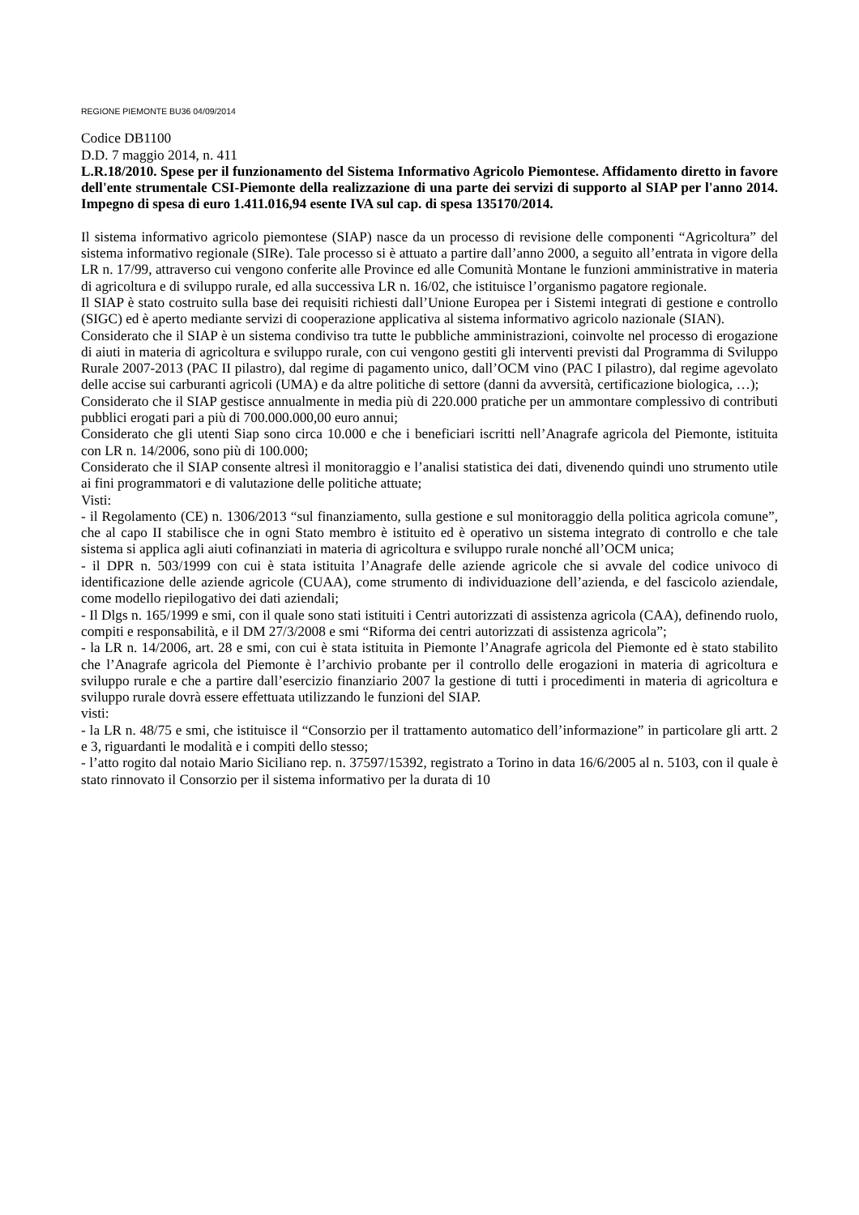REGIONE PIEMONTE BU36 04/09/2014
Codice DB1100
D.D. 7 maggio 2014, n. 411
L.R.18/2010. Spese per il funzionamento del Sistema Informativo Agricolo Piemontese. Affidamento diretto in favore dell'ente strumentale CSI-Piemonte della realizzazione di una parte dei servizi di supporto al SIAP per l'anno 2014. Impegno di spesa di euro 1.411.016,94 esente IVA sul cap. di spesa 135170/2014.
Il sistema informativo agricolo piemontese (SIAP) nasce da un processo di revisione delle componenti “Agricoltura” del sistema informativo regionale (SIRe). Tale processo si è attuato a partire dall’anno 2000, a seguito all’entrata in vigore della LR n. 17/99, attraverso cui vengono conferite alle Province ed alle Comunità Montane le funzioni amministrative in materia di agricoltura e di sviluppo rurale, ed alla successiva LR n. 16/02, che istituisce l’organismo pagatore regionale.
Il SIAP è stato costruito sulla base dei requisiti richiesti dall’Unione Europea per i Sistemi integrati di gestione e controllo (SIGC) ed è aperto mediante servizi di cooperazione applicativa al sistema informativo agricolo nazionale (SIAN).
Considerato che il SIAP è un sistema condiviso tra tutte le pubbliche amministrazioni, coinvolte nel processo di erogazione di aiuti in materia di agricoltura e sviluppo rurale, con cui vengono gestiti gli interventi previsti dal Programma di Sviluppo Rurale 2007-2013 (PAC II pilastro), dal regime di pagamento unico, dall’OCM vino (PAC I pilastro), dal regime agevolato delle accise sui carburanti agricoli (UMA) e da altre politiche di settore (danni da avversità, certificazione biologica, …);
Considerato che il SIAP gestisce annualmente in media più di 220.000 pratiche per un ammontare complessivo di contributi pubblici erogati pari a più di 700.000.000,00 euro annui;
Considerato che gli utenti Siap sono circa 10.000 e che i beneficiari iscritti nell’Anagrafe agricola del Piemonte, istituita con LR n. 14/2006, sono più di 100.000;
Considerato che il SIAP consente altresì il monitoraggio e l’analisi statistica dei dati, divenendo quindi uno strumento utile ai fini programmatori e di valutazione delle politiche attuate;
Visti:
- il Regolamento (CE) n. 1306/2013 “sul finanziamento, sulla gestione e sul monitoraggio della politica agricola comune”, che al capo II stabilisce che in ogni Stato membro è istituito ed è operativo un sistema integrato di controllo e che tale sistema si applica agli aiuti cofinanziati in materia di agricoltura e sviluppo rurale nonché all’OCM unica;
- il DPR n. 503/1999 con cui è stata istituita l’Anagrafe delle aziende agricole che si avvale del codice univoco di identificazione delle aziende agricole (CUAA), come strumento di individuazione dell’azienda, e del fascicolo aziendale, come modello riepilogativo dei dati aziendali;
- Il Dlgs n. 165/1999 e smi, con il quale sono stati istituiti i Centri autorizzati di assistenza agricola (CAA), definendo ruolo, compiti e responsabilità, e il DM 27/3/2008 e smi “Riforma dei centri autorizzati di assistenza agricola”;
- la LR n. 14/2006, art. 28 e smi, con cui è stata istituita in Piemonte l’Anagrafe agricola del Piemonte ed è stato stabilito che l’Anagrafe agricola del Piemonte è l’archivio probante per il controllo delle erogazioni in materia di agricoltura e sviluppo rurale e che a partire dall’esercizio finanziario 2007 la gestione di tutti i procedimenti in materia di agricoltura e sviluppo rurale dovrà essere effettuata utilizzando le funzioni del SIAP.
visti:
- la LR n. 48/75 e smi, che istituisce il “Consorzio per il trattamento automatico dell’informazione” in particolare gli artt. 2 e 3, riguardanti le modalità e i compiti dello stesso;
- l’atto rogito dal notaio Mario Siciliano rep. n. 37597/15392, registrato a Torino in data 16/6/2005 al n. 5103, con il quale è stato rinnovato il Consorzio per il sistema informativo per la durata di 10